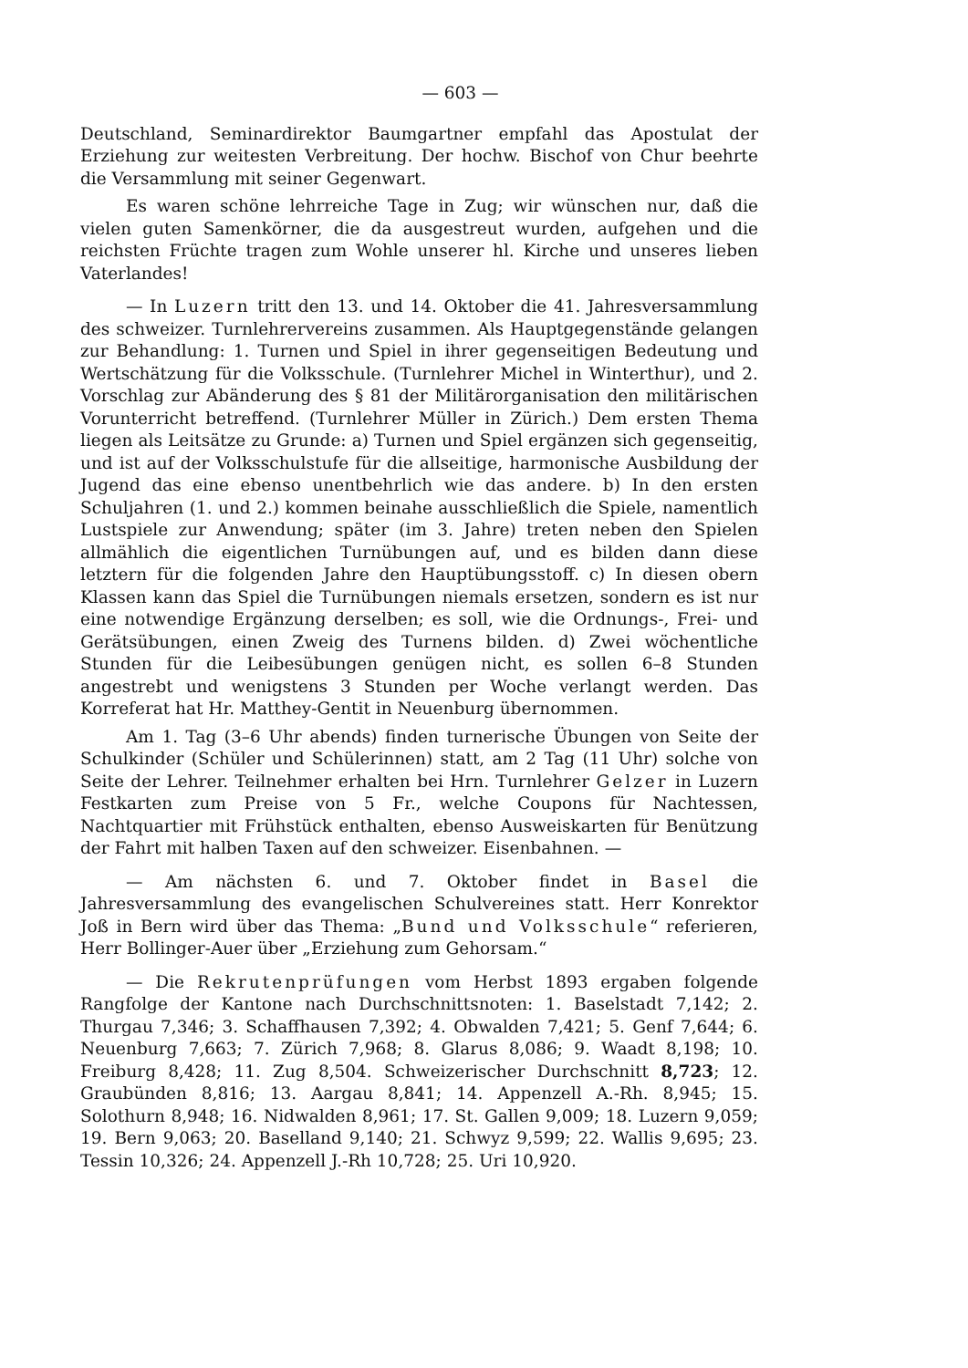— 603 —
Deutschland, Seminardirektor Baumgartner empfahl das Apostulat der Erziehung zur weitesten Verbreitung. Der hochw. Bischof von Chur beehrte die Versammlung mit seiner Gegenwart.
Es waren schöne lehrreiche Tage in Zug; wir wünschen nur, daß die vielen guten Samenkörner, die da ausgestreut wurden, aufgehen und die reichsten Früchte tragen zum Wohle unserer hl. Kirche und unseres lieben Vaterlandes!
— In Luzern tritt den 13. und 14. Oktober die 41. Jahresversammlung des schweizer. Turnlehrervereins zusammen. Als Hauptgegenstände gelangen zur Behandlung: 1. Turnen und Spiel in ihrer gegenseitigen Bedeutung und Wertschätzung für die Volksschule. (Turnlehrer Michel in Winterthur), und 2. Vorschlag zur Abänderung des § 81 der Militärorganisation den militärischen Vorunterricht betreffend. (Turnlehrer Müller in Zürich.) Dem ersten Thema liegen als Leitsätze zu Grunde: a) Turnen und Spiel ergänzen sich gegenseitig, und ist auf der Volksschulstufe für die allseitige, harmonische Ausbildung der Jugend das eine ebenso unentbehrlich wie das andere. b) In den ersten Schuljahren (1. und 2.) kommen beinahe ausschließlich die Spiele, namentlich Lustspiele zur Anwendung; später (im 3. Jahre) treten neben den Spielen allmählich die eigentlichen Turnübungen auf, und es bilden dann diese letztern für die folgenden Jahre den Hauptübungsstoff. c) In diesen obern Klassen kann das Spiel die Turnübungen niemals ersetzen, sondern es ist nur eine notwendige Ergänzung derselben; es soll, wie die Ordnungs-, Frei- und Gerätsübungen, einen Zweig des Turnens bilden. d) Zwei wöchentliche Stunden für die Leibesübungen genügen nicht, es sollen 6–8 Stunden angestrebt und wenigstens 3 Stunden per Woche verlangt werden. Das Korreferat hat Hr. Matthey-Gentit in Neuenburg übernommen.
Am 1. Tag (3–6 Uhr abends) finden turnerische Übungen von Seite der Schulkinder (Schüler und Schülerinnen) statt, am 2 Tag (11 Uhr) solche von Seite der Lehrer. Teilnehmer erhalten bei Hrn. Turnlehrer Gelzer in Luzern Festkarten zum Preise von 5 Fr., welche Coupons für Nachtessen, Nachtquartier mit Frühstück enthalten, ebenso Ausweiskarten für Benützung der Fahrt mit halben Taxen auf den schweizer. Eisenbahnen. —
— Am nächsten 6. und 7. Oktober findet in Basel die Jahresversammlung des evangelischen Schulvereines statt. Herr Konrektor Joß in Bern wird über das Thema: „Bund und Volksschule“ referieren, Herr Bollinger-Auer über „Erziehung zum Gehorsam.“
— Die Rekrutenprüfungen vom Herbst 1893 ergaben folgende Rangfolge der Kantone nach Durchschnittsnoten: 1. Baselstadt 7,142; 2. Thurgau 7,346; 3. Schaffhausen 7,392; 4. Obwalden 7,421; 5. Genf 7,644; 6. Neuenburg 7,663; 7. Zürich 7,968; 8. Glarus 8,086; 9. Waadt 8,198; 10. Freiburg 8,428; 11. Zug 8,504. Schweizerischer Durchschnitt 8,723; 12. Graubünden 8,816; 13. Aargau 8,841; 14. Appenzell A.-Rh. 8,945; 15. Solothurn 8,948; 16. Nidwalden 8,961; 17. St. Gallen 9,009; 18. Luzern 9,059; 19. Bern 9,063; 20. Baselland 9,140; 21. Schwyz 9,599; 22. Wallis 9,695; 23. Tessin 10,326; 24. Appenzell J.-Rh 10,728; 25. Uri 10,920.